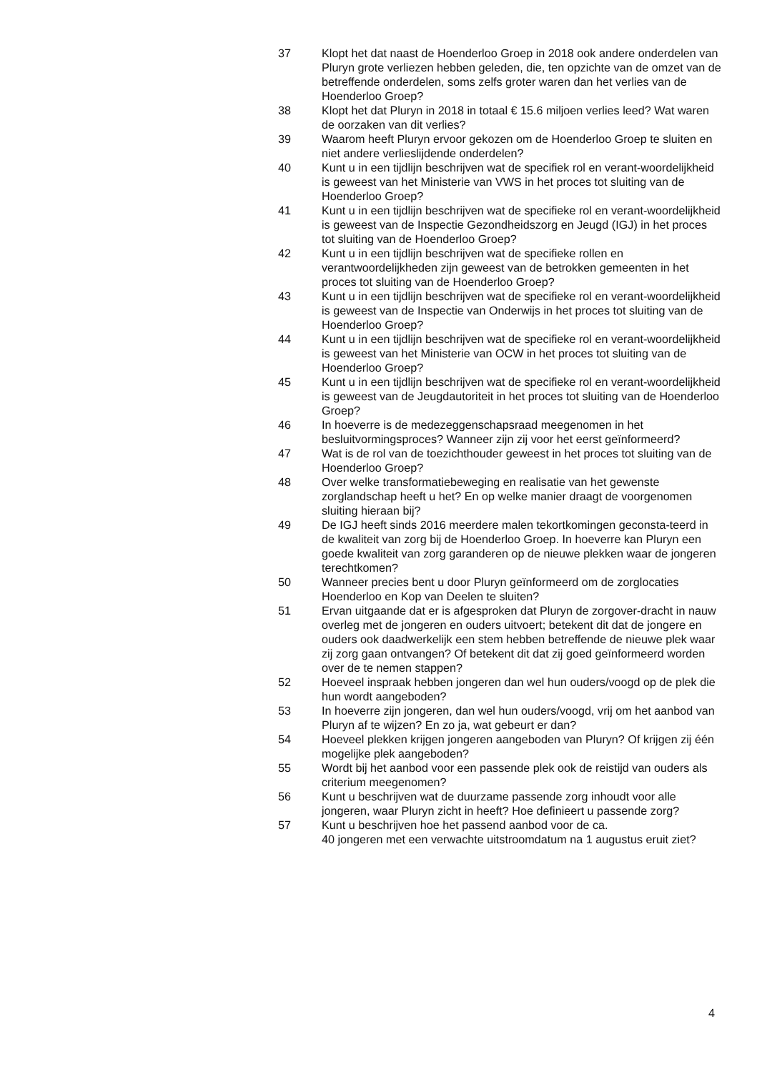37 Klopt het dat naast de Hoenderloo Groep in 2018 ook andere onderdelen van Pluryn grote verliezen hebben geleden, die, ten opzichte van de omzet van de betreffende onderdelen, soms zelfs groter waren dan het verlies van de Hoenderloo Groep?
38 Klopt het dat Pluryn in 2018 in totaal € 15.6 miljoen verlies leed? Wat waren de oorzaken van dit verlies?
39 Waarom heeft Pluryn ervoor gekozen om de Hoenderloo Groep te sluiten en niet andere verlieslijdende onderdelen?
40 Kunt u in een tijdlijn beschrijven wat de specifiek rol en verant-woordelijkheid is geweest van het Ministerie van VWS in het proces tot sluiting van de Hoenderloo Groep?
41 Kunt u in een tijdlijn beschrijven wat de specifieke rol en verant-woordelijkheid is geweest van de Inspectie Gezondheidszorg en Jeugd (IGJ) in het proces tot sluiting van de Hoenderloo Groep?
42 Kunt u in een tijdlijn beschrijven wat de specifieke rollen en verantwoordelijkheden zijn geweest van de betrokken gemeenten in het proces tot sluiting van de Hoenderloo Groep?
43 Kunt u in een tijdlijn beschrijven wat de specifieke rol en verant-woordelijkheid is geweest van de Inspectie van Onderwijs in het proces tot sluiting van de Hoenderloo Groep?
44 Kunt u in een tijdlijn beschrijven wat de specifieke rol en verant-woordelijkheid is geweest van het Ministerie van OCW in het proces tot sluiting van de Hoenderloo Groep?
45 Kunt u in een tijdlijn beschrijven wat de specifieke rol en verant-woordelijkheid is geweest van de Jeugdautoriteit in het proces tot sluiting van de Hoenderloo Groep?
46 In hoeverre is de medezeggenschapsraad meegenomen in het besluitvormingsproces? Wanneer zijn zij voor het eerst geïnformeerd?
47 Wat is de rol van de toezichthouder geweest in het proces tot sluiting van de Hoenderloo Groep?
48 Over welke transformatiebeweging en realisatie van het gewenste zorglandschap heeft u het? En op welke manier draagt de voorgenomen sluiting hieraan bij?
49 De IGJ heeft sinds 2016 meerdere malen tekortkomingen geconsta-teerd in de kwaliteit van zorg bij de Hoenderloo Groep. In hoeverre kan Pluryn een goede kwaliteit van zorg garanderen op de nieuwe plekken waar de jongeren terechtkomen?
50 Wanneer precies bent u door Pluryn geïnformeerd om de zorglocaties Hoenderloo en Kop van Deelen te sluiten?
51 Ervan uitgaande dat er is afgesproken dat Pluryn de zorgover-dracht in nauw overleg met de jongeren en ouders uitvoert; betekent dit dat de jongere en ouders ook daadwerkelijk een stem hebben betreffende de nieuwe plek waar zij zorg gaan ontvangen? Of betekent dit dat zij goed geïnformeerd worden over de te nemen stappen?
52 Hoeveel inspraak hebben jongeren dan wel hun ouders/voogd op de plek die hun wordt aangeboden?
53 In hoeverre zijn jongeren, dan wel hun ouders/voogd, vrij om het aanbod van Pluryn af te wijzen? En zo ja, wat gebeurt er dan?
54 Hoeveel plekken krijgen jongeren aangeboden van Pluryn? Of krijgen zij één mogelijke plek aangeboden?
55 Wordt bij het aanbod voor een passende plek ook de reistijd van ouders als criterium meegenomen?
56 Kunt u beschrijven wat de duurzame passende zorg inhoudt voor alle jongeren, waar Pluryn zicht in heeft? Hoe definieert u passende zorg?
57 Kunt u beschrijven hoe het passend aanbod voor de ca.
40 jongeren met een verwachte uitstroomdatum na 1 augustus eruit ziet?
4